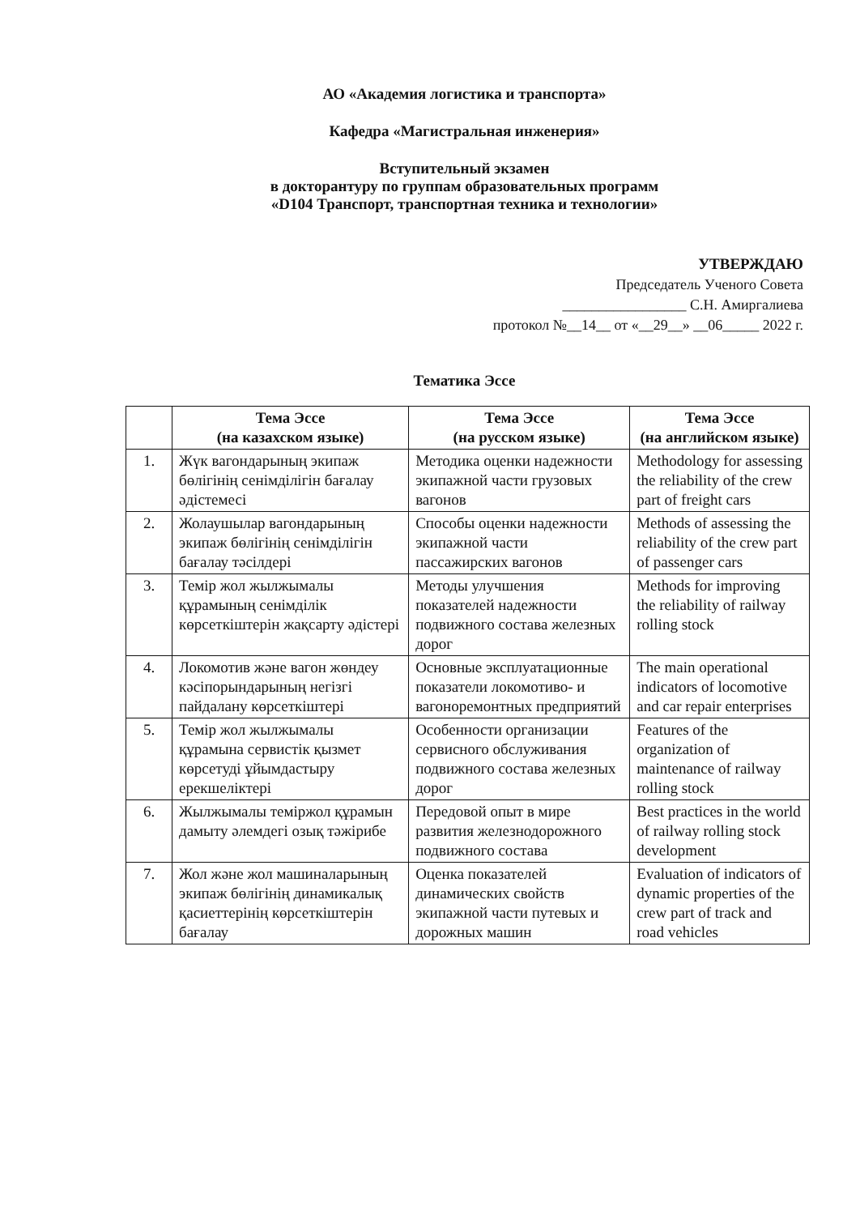АО «Академия логистика и транспорта»
Кафедра «Магистральная инженерия»
Вступительный экзамен
в докторантуру по группам образовательных программ
«D104 Транспорт, транспортная техника и технологии»
УТВЕРЖДАЮ
Председатель Ученого Совета
_________________ С.Н. Амиргалиева
протокол №__14__ от «__29__» __06_____ 2022 г.
Тематика Эссе
| | Тема Эссе (на казахском языке) | Тема Эссе (на русском языке) | Тема Эссе (на английском языке) |
| --- | --- | --- | --- |
| 1. | Жүк вагондарының экипаж бөлігінің сенімділігін бағалау әдістемесі | Методика оценки надежности экипажной части грузовых вагонов | Methodology for assessing the reliability of the crew part of freight cars |
| 2. | Жолаушылар вагондарының экипаж бөлігінің сенімділігін бағалау тәсілдері | Способы оценки надежности экипажной части пассажирских вагонов | Methods of assessing the reliability of the crew part of passenger cars |
| 3. | Темір жол жылжымалы құрамының сенімділік көрсеткіштерін жақсарту әдістері | Методы улучшения показателей надежности подвижного состава железных дорог | Methods for improving the reliability of railway rolling stock |
| 4. | Локомотив және вагон жөндеу кәсіпорындарының негізгі пайдалану көрсеткіштері | Основные эксплуатационные показатели локомотиво- и вагоноремонтных предприятий | The main operational indicators of locomotive and car repair enterprises |
| 5. | Темір жол жылжымалы құрамына сервистік қызмет көрсетуді ұйымдастыру ерекшеліктері | Особенности организации сервисного обслуживания подвижного состава железных дорог | Features of the organization of maintenance of railway rolling stock |
| 6. | Жылжымалы теміржол құрамын дамыту әлемдегі озық тәжірибе | Передовой опыт в мире развития железнодорожного подвижного состава | Best practices in the world of railway rolling stock development |
| 7. | Жол және жол машиналарының экипаж бөлігінің динамикалық қасиеттерінің көрсеткіштерін бағалау | Оценка показателей динамических свойств экипажной части путевых и дорожных машин | Evaluation of indicators of dynamic properties of the crew part of track and road vehicles |